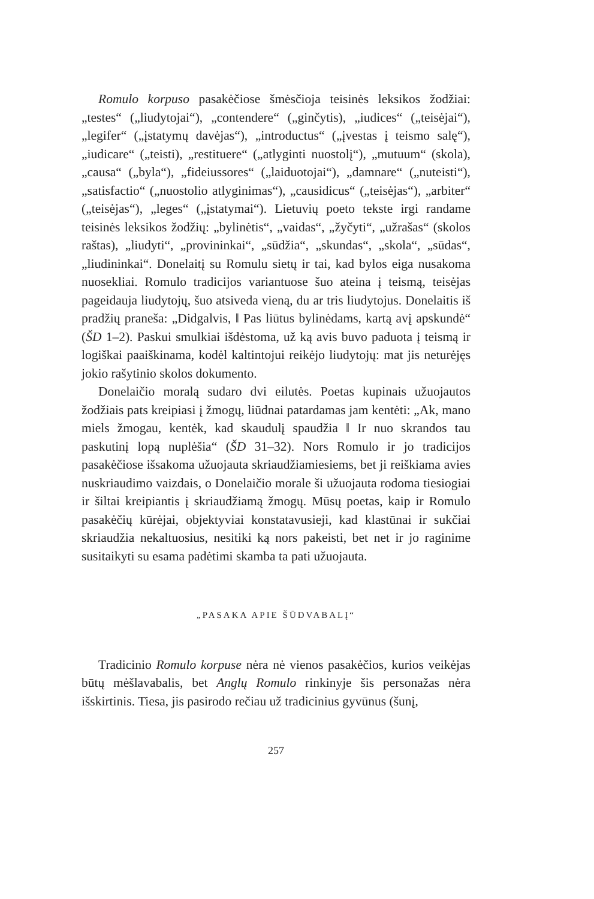Romulo korpuso pasakėčiose šmėsčioja teisinės leksikos žodžiai: „testes“ („liudytojai“), „contendere“ („ginčytis), „iudices“ („teisėjai“), „legifer“ („įstatymų davėjas“), „introductus“ („įvestas į teismo salę“), „iudicare“ („teisti), „restituere“ („atlyginti nuostolį“), „mutuum“ (skola), „causa“ („byla“), „fideiussores“ („laiduotojai“), „damnare“ („nuteisti“), „satisfactio“ („nuostolio atlyginimas“), „causidicus“ („teisėjas“), „arbiter“ („teisėjas“), „leges“ („įstatymai“). Lietuvių poeto tekste irgi randame teisinės leksikos žodžių: „bylinėtis“, „vaidas“, „žyčyti“, „užrašas“ (skolos raštas), „liudyti“, „provininkai“, „sūdžia“, „skundas“, „skola“, „sūdas“, „liudininkai“. Donelaitį su Romulu sietų ir tai, kad bylos eiga nusakoma nuosekliai. Romulo tradicijos variantuose šuo ateina į teismą, teisėjas pageidauja liudytojų, šuo atsiveda vieną, du ar tris liudytojus. Donelaitis iš pradžių praneša: „Didgalvis, ‖ Pas liūtus bylinėdams, kartą avį apskundė“ (ŠD 1–2). Paskui smulkiai išdėstoma, už ką avis buvo paduota į teismą ir logiškai paaiškinama, kodėl kaltintojui reikėjo liudytojų: mat jis neturėjęs jokio rašytinio skolos dokumento.
Donelaičio moralą sudaro dvi eilutės. Poetas kupinais užuojautos žodžiais pats kreipiasi į žmogų, liūdnai patardamas jam kentėti: „Ak, mano miels žmogau, kentėk, kad skaudulį spaudžia ‖ Ir nuo skrandos tau paskutinį lopą nuplėšia“ (ŠD 31–32). Nors Romulo ir jo tradicijos pasakėčiose išsakoma užuojauta skriaudžiamiesiems, bet ji reiškiama avies nuskriaudimo vaizdais, o Donelaičio morale ši užuojauta rodoma tiesiogiai ir šiltai kreipiantis į skriaudžiamą žmogų. Mūsų poetas, kaip ir Romulo pasakėčių kūrėjai, objektyviai konstatavusieji, kad klastūnai ir sukčiai skriaudžia nekaltuosius, nesitiki ką nors pakeisti, bet net ir jo raginime susitaikyti su esama padėtimi skamba ta pati užuojauta.
„PASAKA APIE ŠŪDVABALĮ“
Tradicinio Romulo korpuse nėra nė vienos pasakėčios, kurios veikėjas būtų mėšlavabalis, bet Anglų Romulo rinkinyje šis personažas nėra išskirtinis. Tiesa, jis pasirodo rečiau už tradicinius gyvūnus (šunį,
257